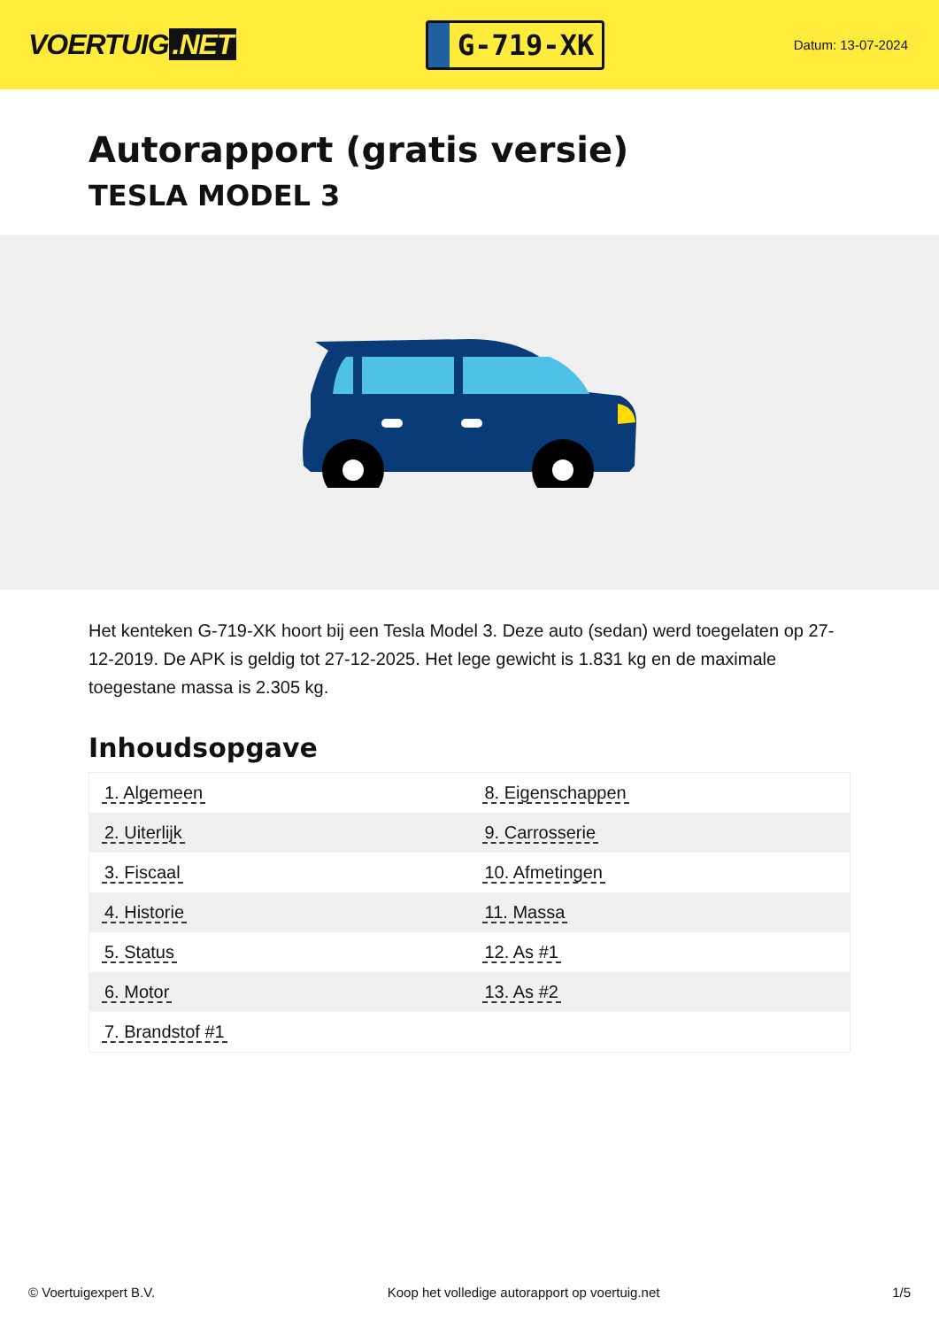VOERTUIG.NET
G-719-XK
Datum: 13-07-2024
Autorapport (gratis versie)
TESLA MODEL 3
Het kenteken G-719-XK hoort bij een Tesla Model 3. Deze auto (sedan) werd toegelaten op 27-12-2019. De APK is geldig tot 27-12-2025. Het lege gewicht is 1.831 kg en de maximale toegestane massa is 2.305 kg.
Inhoudsopgave
| 1. Algemeen | 8. Eigenschappen |
| 2. Uiterlijk | 9. Carrosserie |
| 3. Fiscaal | 10. Afmetingen |
| 4. Historie | 11. Massa |
| 5. Status | 12. As #1 |
| 6. Motor | 13. As #2 |
| 7. Brandstof #1 | |
© Voertuigexpert B.V. Koop het volledige autorapport op voertuig.net 1/5